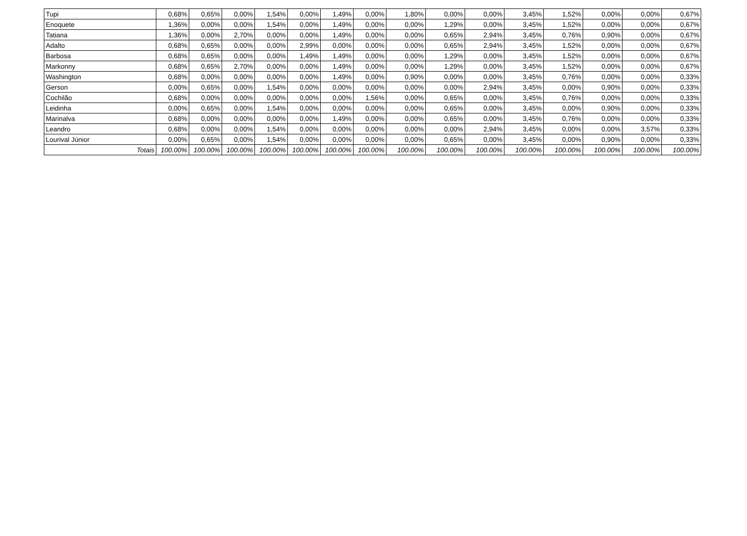| Tupi | 0,68% | 0,65% | 0,00% | 1,54% | 0,00% | 1,49% | 0,00% | 1,80% | 0,00% | 0,00% | 3,45% | 1,52% | 0,00% | 0,00% | 0,67% |
| Enoquete | 1,36% | 0,00% | 0,00% | 1,54% | 0,00% | 1,49% | 0,00% | 0,00% | 1,29% | 0,00% | 3,45% | 1,52% | 0,00% | 0,00% | 0,67% |
| Tatiana | 1,36% | 0,00% | 2,70% | 0,00% | 0,00% | 1,49% | 0,00% | 0,00% | 0,65% | 2,94% | 3,45% | 0,76% | 0,90% | 0,00% | 0,67% |
| Adalto | 0,68% | 0,65% | 0,00% | 0,00% | 2,99% | 0,00% | 0,00% | 0,00% | 0,65% | 2,94% | 3,45% | 1,52% | 0,00% | 0,00% | 0,67% |
| Barbosa | 0,68% | 0,65% | 0,00% | 0,00% | 1,49% | 1,49% | 0,00% | 0,00% | 1,29% | 0,00% | 3,45% | 1,52% | 0,00% | 0,00% | 0,67% |
| Markonny | 0,68% | 0,65% | 2,70% | 0,00% | 0,00% | 1,49% | 0,00% | 0,00% | 1,29% | 0,00% | 3,45% | 1,52% | 0,00% | 0,00% | 0,67% |
| Washington | 0,68% | 0,00% | 0,00% | 0,00% | 0,00% | 1,49% | 0,00% | 0,90% | 0,00% | 0,00% | 3,45% | 0,76% | 0,00% | 0,00% | 0,33% |
| Gerson | 0,00% | 0,65% | 0,00% | 1,54% | 0,00% | 0,00% | 0,00% | 0,00% | 0,00% | 2,94% | 3,45% | 0,00% | 0,90% | 0,00% | 0,33% |
| Cochilão | 0,68% | 0,00% | 0,00% | 0,00% | 0,00% | 0,00% | 1,56% | 0,00% | 0,65% | 0,00% | 3,45% | 0,76% | 0,00% | 0,00% | 0,33% |
| Leidinha | 0,00% | 0,65% | 0,00% | 1,54% | 0,00% | 0,00% | 0,00% | 0,00% | 0,65% | 0,00% | 3,45% | 0,00% | 0,90% | 0,00% | 0,33% |
| Marinalva | 0,68% | 0,00% | 0,00% | 0,00% | 0,00% | 1,49% | 0,00% | 0,00% | 0,65% | 0,00% | 3,45% | 0,76% | 0,00% | 0,00% | 0,33% |
| Leandro | 0,68% | 0,00% | 0,00% | 1,54% | 0,00% | 0,00% | 0,00% | 0,00% | 0,00% | 2,94% | 3,45% | 0,00% | 0,00% | 3,57% | 0,33% |
| Lourival Júnior | 0,00% | 0,65% | 0,00% | 1,54% | 0,00% | 0,00% | 0,00% | 0,00% | 0,65% | 0,00% | 3,45% | 0,00% | 0,90% | 0,00% | 0,33% |
| Totais | 100.00% | 100.00% | 100.00% | 100.00% | 100.00% | 100.00% | 100.00% | 100.00% | 100.00% | 100.00% | 100.00% | 100.00% | 100.00% | 100.00% | 100.00% |